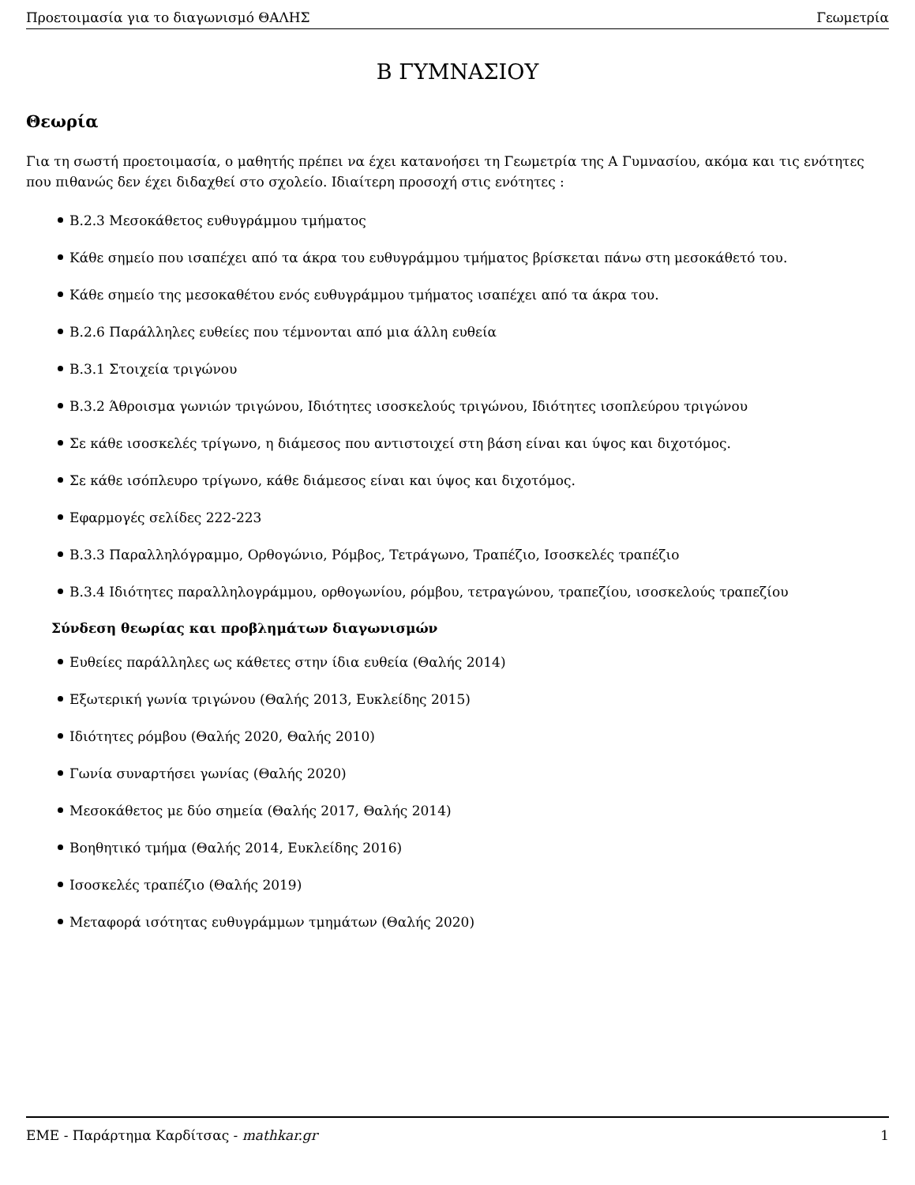Προετοιμασία για το διαγωνισμό ΘΑΛΗΣ Γεωμετρία
Β ΓΥΜΝΑΣΙΟΥ
Θεωρία
Για τη σωστή προετοιμασία, ο μαθητής πρέπει να έχει κατανοήσει τη Γεωμετρία της Α Γυμνασίου, ακόμα και τις ενότητες που πιθανώς δεν έχει διδαχθεί στο σχολείο. Ιδιαίτερη προσοχή στις ενότητες :
Β.2.3 Μεσοκάθετος ευθυγράμμου τμήματος
Κάθε σημείο που ισαπέχει από τα άκρα του ευθυγράμμου τμήματος βρίσκεται πάνω στη μεσοκάθετό του.
Κάθε σημείο της μεσοκαθέτου ενός ευθυγράμμου τμήματος ισαπέχει από τα άκρα του.
Β.2.6 Παράλληλες ευθείες που τέμνονται από μια άλλη ευθεία
Β.3.1 Στοιχεία τριγώνου
Β.3.2 Άθροισμα γωνιών τριγώνου, Ιδιότητες ισοσκελούς τριγώνου, Ιδιότητες ισοπλεύρου τριγώνου
Σε κάθε ισοσκελές τρίγωνο, η διάμεσος που αντιστοιχεί στη βάση είναι και ύψος και διχοτόμος.
Σε κάθε ισόπλευρο τρίγωνο, κάθε διάμεσος είναι και ύψος και διχοτόμος.
Εφαρμογές σελίδες 222-223
Β.3.3 Παραλληλόγραμμο, Ορθογώνιο, Ρόμβος, Τετράγωνο, Τραπέζιο, Ισοσκελές τραπέζιο
Β.3.4 Ιδιότητες παραλληλογράμμου, ορθογωνίου, ρόμβου, τετραγώνου, τραπεζίου, ισοσκελούς τραπεζίου
Σύνδεση θεωρίας και προβλημάτων διαγωνισμών
Ευθείες παράλληλες ως κάθετες στην ίδια ευθεία (Θαλής 2014)
Εξωτερική γωνία τριγώνου (Θαλής 2013, Ευκλείδης 2015)
Ιδιότητες ρόμβου (Θαλής 2020, Θαλής 2010)
Γωνία συναρτήσει γωνίας (Θαλής 2020)
Μεσοκάθετος με δύο σημεία (Θαλής 2017, Θαλής 2014)
Βοηθητικό τμήμα (Θαλής 2014, Ευκλείδης 2016)
Ισοσκελές τραπέζιο (Θαλής 2019)
Μεταφορά ισότητας ευθυγράμμων τμημάτων (Θαλής 2020)
ΕΜΕ - Παράρτημα Καρδίτσας - mathkar.gr 1